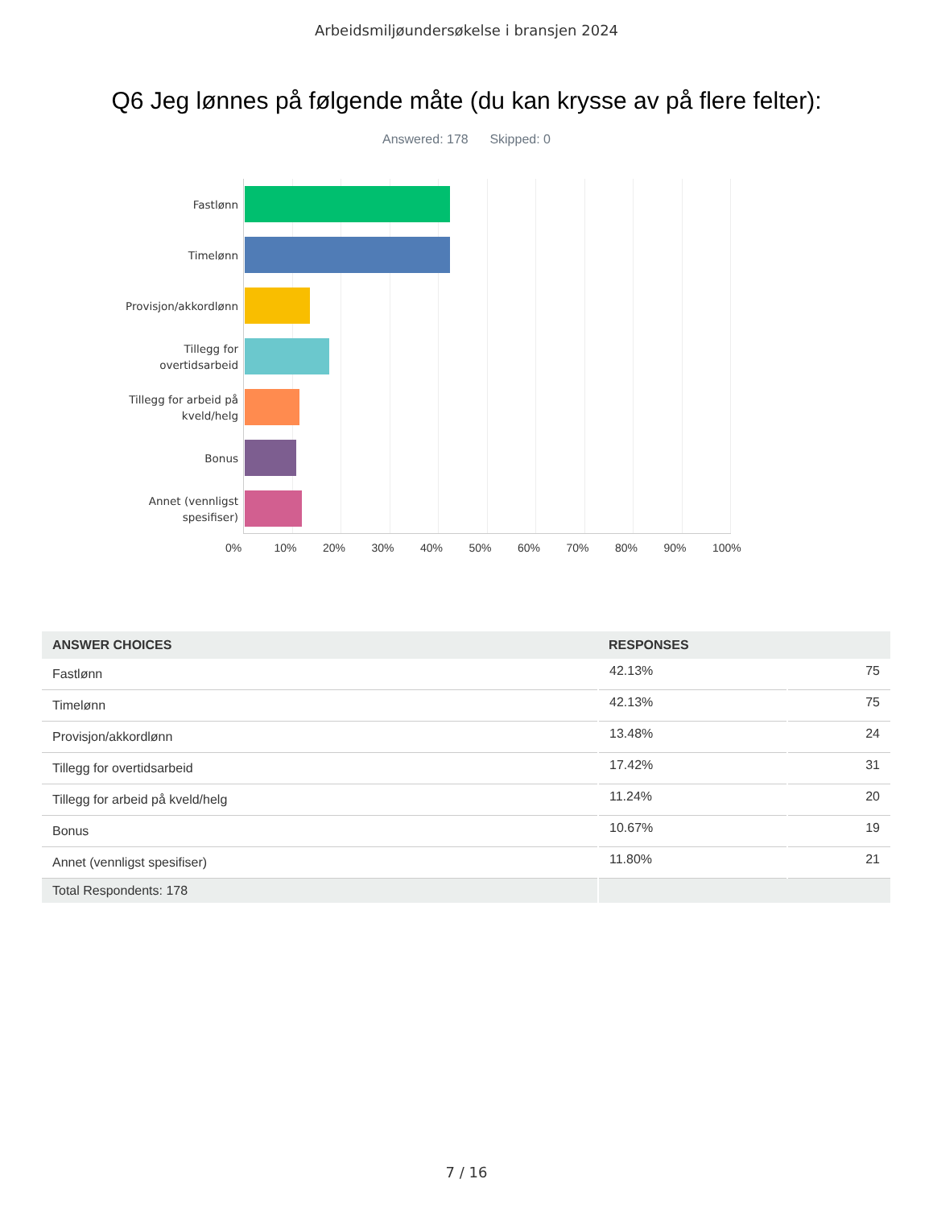Arbeidsmiljøundersøkelse i bransjen 2024
Q6 Jeg lønnes på følgende måte (du kan krysse av på flere felter):
Answered: 178 Skipped: 0
Fastlønn
Timelønn
Provisjon/akkordlønn
Tillegg for overtidsarbeid
Tillegg for arbeid på kveld/helg
Bonus
Annet (vennligst spesifiser)
0% 10% 20% 30% 40% 50% 60% 70% 80% 90% 100%
| ANSWER CHOICES | RESPONSES | |
| --- | --- | --- |
| Fastlønn | 42.13% | 75 |
| Timelønn | 42.13% | 75 |
| Provisjon/akkordlønn | 13.48% | 24 |
| Tillegg for overtidsarbeid | 17.42% | 31 |
| Tillegg for arbeid på kveld/helg | 11.24% | 20 |
| Bonus | 10.67% | 19 |
| Annet (vennligst spesifiser) | 11.80% | 21 |
| Total Respondents: 178 | | |
7 / 16